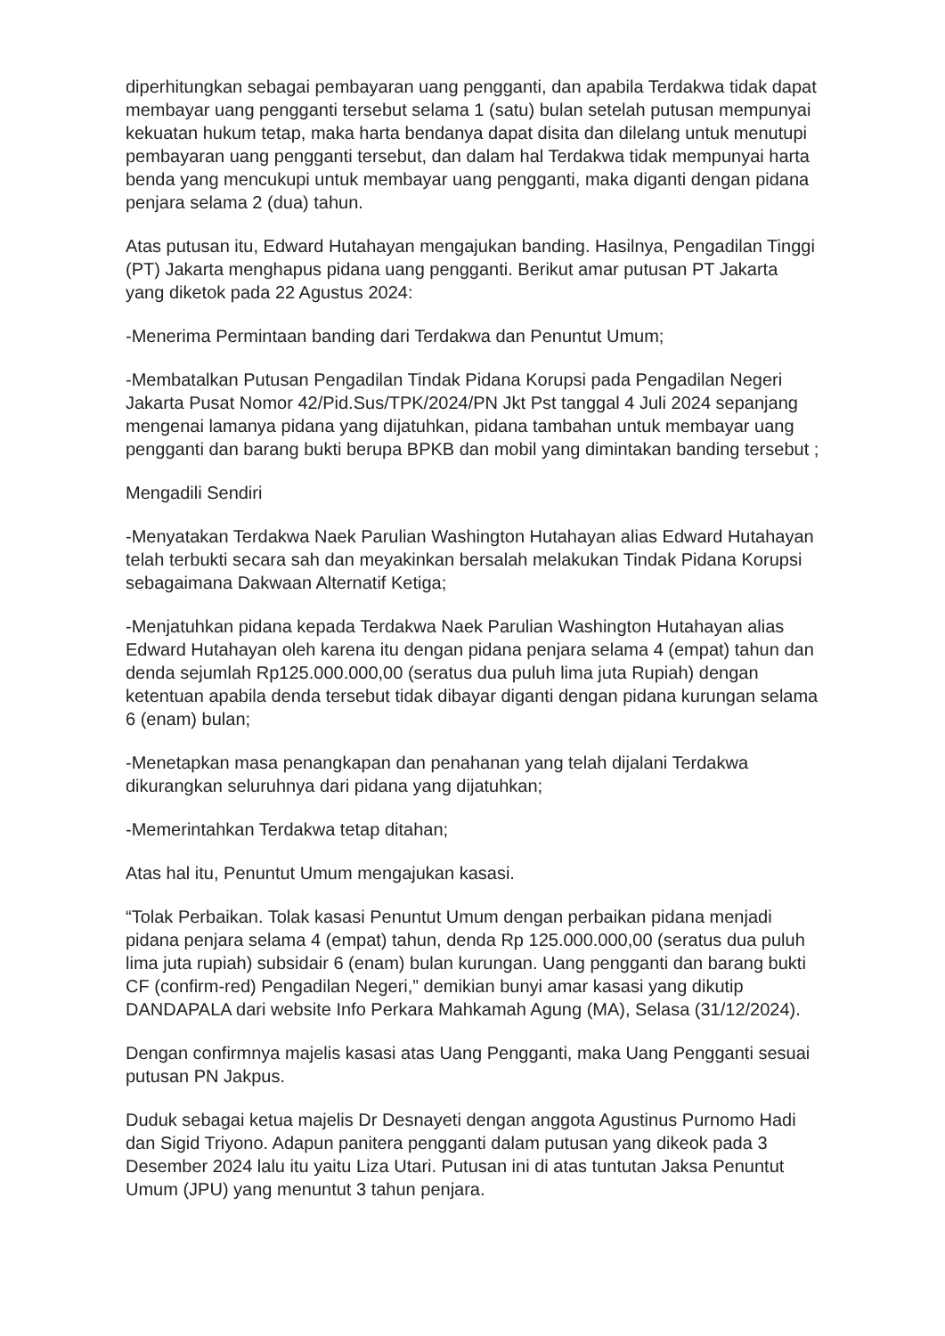diperhitungkan sebagai pembayaran uang pengganti, dan apabila Terdakwa tidak dapat membayar uang pengganti tersebut selama 1 (satu) bulan setelah putusan mempunyai kekuatan hukum tetap, maka harta bendanya dapat disita dan dilelang untuk menutupi pembayaran uang pengganti tersebut, dan dalam hal Terdakwa tidak mempunyai harta benda yang mencukupi untuk membayar uang pengganti, maka diganti dengan pidana penjara selama 2 (dua) tahun.
Atas putusan itu, Edward Hutahayan mengajukan banding. Hasilnya, Pengadilan Tinggi (PT) Jakarta menghapus pidana uang pengganti. Berikut amar putusan PT Jakarta yang diketok pada 22 Agustus 2024:
-Menerima Permintaan banding dari Terdakwa dan Penuntut Umum;
-Membatalkan Putusan Pengadilan Tindak Pidana Korupsi pada Pengadilan Negeri Jakarta Pusat Nomor 42/Pid.Sus/TPK/2024/PN Jkt Pst tanggal 4 Juli 2024 sepanjang mengenai lamanya pidana yang dijatuhkan, pidana tambahan untuk membayar uang pengganti dan barang bukti berupa BPKB dan mobil yang dimintakan banding tersebut ;
Mengadili Sendiri
-Menyatakan Terdakwa Naek Parulian Washington Hutahayan alias Edward Hutahayan telah terbukti secara sah dan meyakinkan bersalah melakukan Tindak Pidana Korupsi sebagaimana Dakwaan Alternatif Ketiga;
-Menjatuhkan pidana kepada Terdakwa Naek Parulian Washington Hutahayan alias Edward Hutahayan oleh karena itu dengan pidana penjara selama 4 (empat) tahun dan denda sejumlah Rp125.000.000,00 (seratus dua puluh lima juta Rupiah) dengan ketentuan apabila denda tersebut tidak dibayar diganti dengan pidana kurungan selama 6 (enam) bulan;
-Menetapkan masa penangkapan dan penahanan yang telah dijalani Terdakwa dikurangkan seluruhnya dari pidana yang dijatuhkan;
-Memerintahkan Terdakwa tetap ditahan;
Atas hal itu, Penuntut Umum mengajukan kasasi.
“Tolak Perbaikan. Tolak kasasi Penuntut Umum dengan perbaikan pidana menjadi pidana penjara selama 4 (empat) tahun, denda Rp 125.000.000,00 (seratus dua puluh lima juta rupiah) subsidair 6 (enam) bulan kurungan. Uang pengganti dan barang bukti CF (confirm-red) Pengadilan Negeri,” demikian bunyi amar kasasi yang dikutip DANDAPALA dari website Info Perkara Mahkamah Agung (MA), Selasa (31/12/2024).
Dengan confirmnya majelis kasasi atas Uang Pengganti, maka Uang Pengganti sesuai putusan PN Jakpus.
Duduk sebagai ketua majelis Dr Desnayeti dengan anggota Agustinus Purnomo Hadi dan Sigid Triyono. Adapun panitera pengganti dalam putusan yang dikeok pada 3 Desember 2024 lalu itu yaitu Liza Utari. Putusan ini di atas tuntutan Jaksa Penuntut Umum (JPU) yang menuntut 3 tahun penjara.